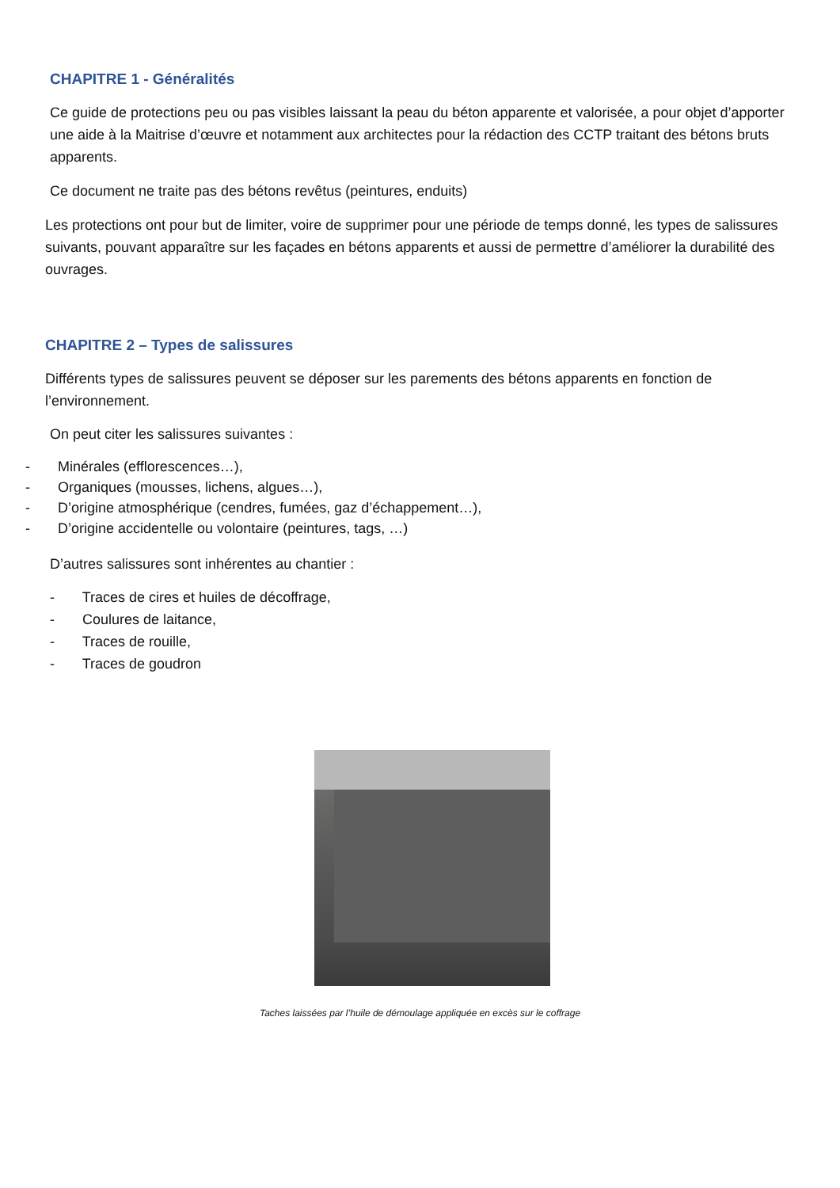CHAPITRE 1 - Généralités
Ce guide de protections peu ou pas visibles laissant la peau du béton apparente et valorisée, a pour objet d’apporter une aide à la Maitrise d’œuvre et notamment aux architectes pour la rédaction des CCTP traitant des bétons bruts apparents.
Ce document ne traite pas des bétons revêtus (peintures, enduits)
Les protections ont pour but de limiter, voire de supprimer pour une période de temps donné, les types de salissures suivants, pouvant apparaître sur les façades en bétons apparents et aussi de permettre d’améliorer la durabilité des ouvrages.
CHAPITRE 2 – Types de salissures
Différents types de salissures peuvent se déposer sur les parements des bétons apparents en fonction de l’environnement.
On peut citer les salissures suivantes :
- Minérales (efflorescences…),
- Organiques (mousses, lichens, algues…),
- D’origine atmosphérique (cendres, fumées, gaz d’échappement…),
- D’origine accidentelle ou volontaire (peintures, tags, …)
D’autres salissures sont inhérentes au chantier :
- Traces de cires et huiles de décoffrage,
- Coulures de laitance,
- Traces de rouille,
- Traces de goudron
Taches laissées par l’huile de démoulage appliquée en excès sur le coffrage